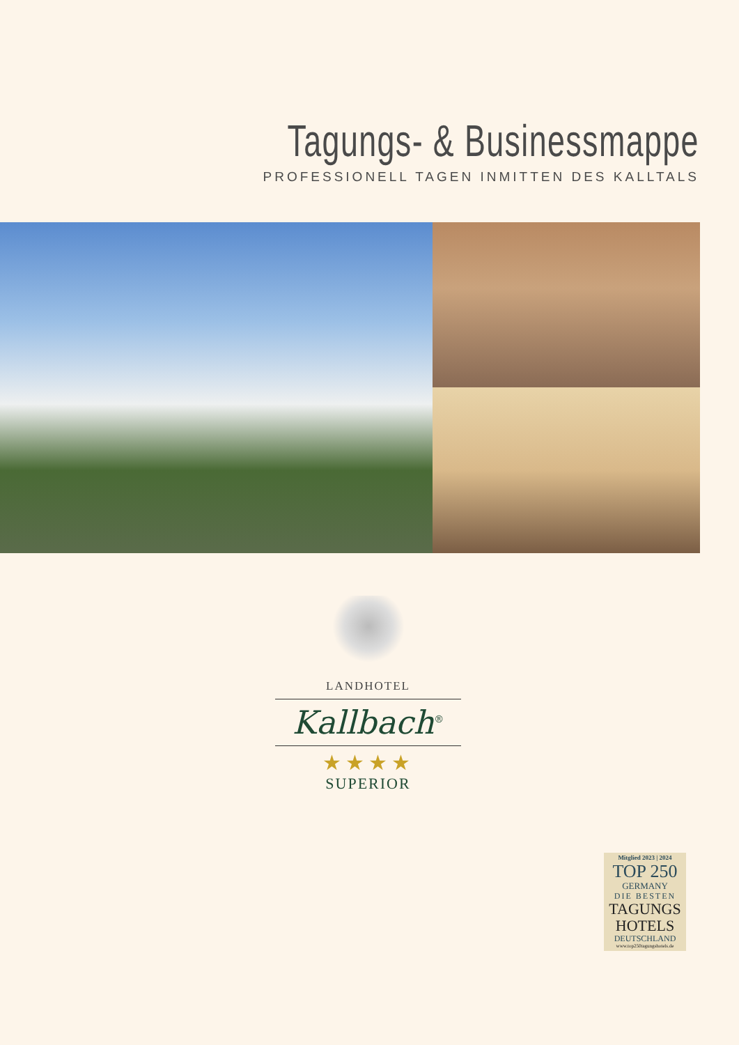Tagungs- & Businessmappe
PROFESSIONELL TAGEN INMITTEN DES KALLTALS
LANDHOTEL
Kallbach<sup>®</sup>
★★★★
SUPERIOR
Mitglied 2023 | 2024
TOP 250
GERMANY
DIE BESTEN
TAGUNGS
HOTELS
DEUTSCHLAND
www.top250tagungshotels.de